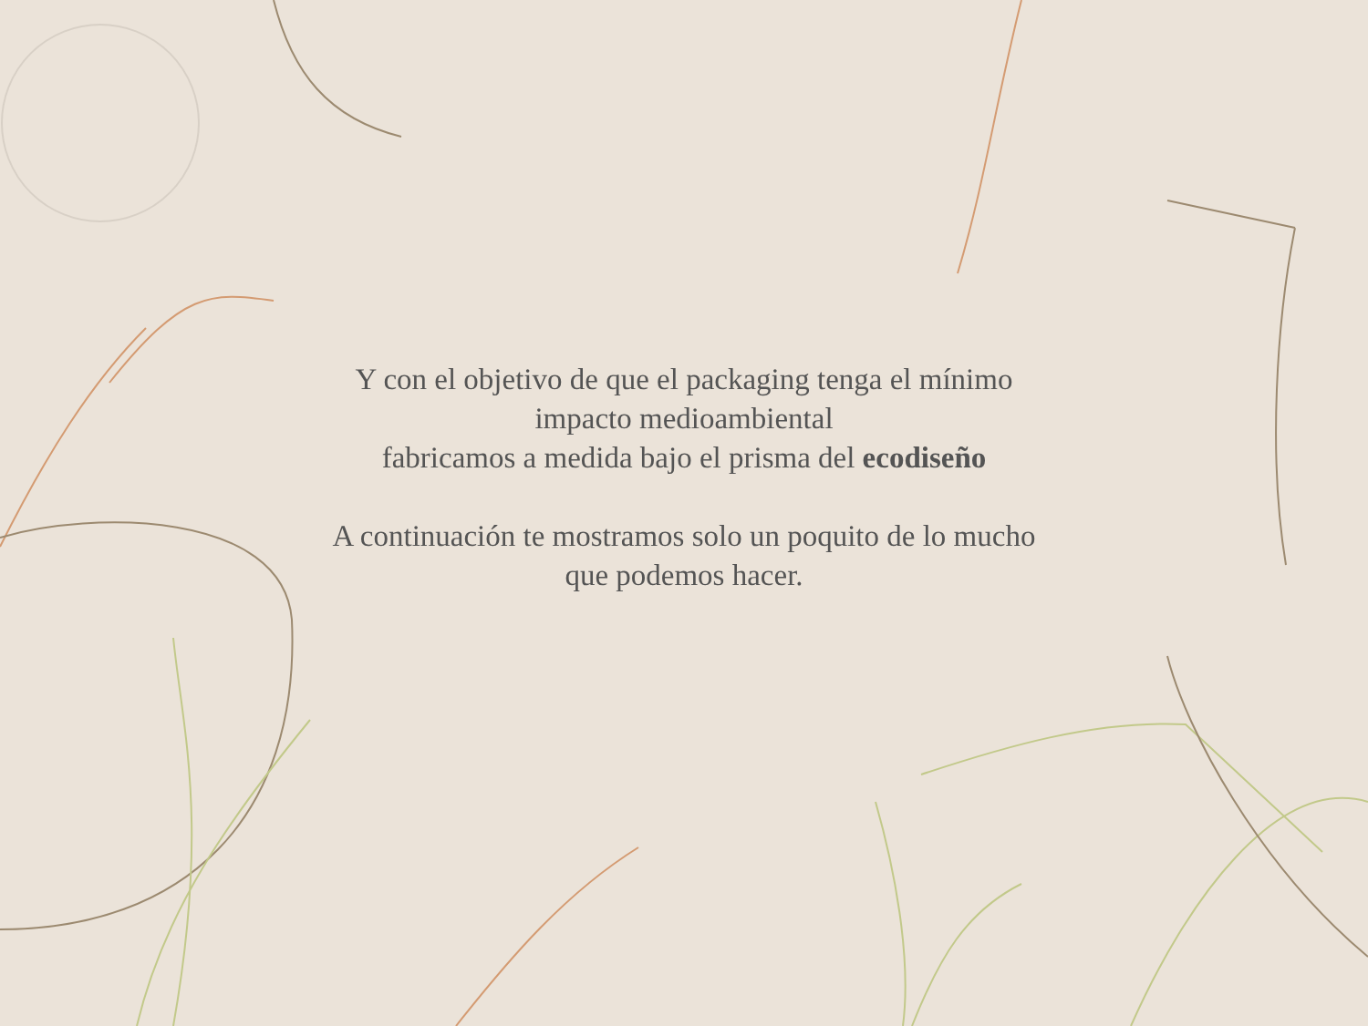Y con el objetivo de que el packaging tenga el mínimo impacto medioambiental
fabricamos a medida bajo el prisma del ecodiseño
A continuación te mostramos solo un poquito de lo mucho que podemos hacer.